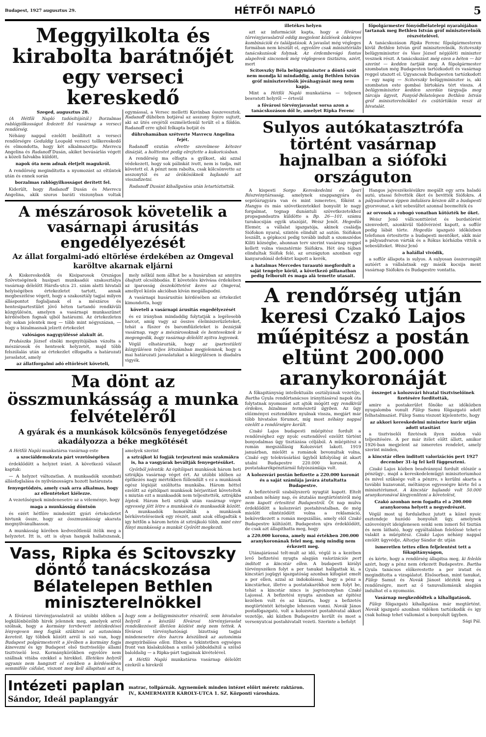Budapest, 1927 augusztus 29. HÉTFŐI NAPLÓ 5
Meggyilkolta és kirabolta barátnőjét egy verseci kereskedő
Szeged, augusztus 28.
(A Hétfői Napló tudósítójától.) Borzalmas rablógyilkosságot fedezett fel vasárnap a verseci rendőrség.
Néhány nappal ezelőtt beállított a verseci rendőrségre Geduldig Leopold verseci tollkereskedő és elmondotta, hogy két alkalmazottja: Mavrecu Angelina és Radanoff Dusán, akiket bevásárlás végett a közeli falvakba küldött,
napok óta nem adnak életjelt magukról.
A rendőrség megindította a nyomozást az eltűntek után és ennek során
borzalmas rablógyilkosságot derített fel.
Kiderült, hogy Radanoff Dusán és Mavrecu Angelina, akik szoros baráti viszonyban voltak egymással, a Versec melletti Kuvinban összevesztek. Radanoff dühében botjával az asszony fejére sujtott, aki az ütés erejétől eszméletlenül terült el a földön. Radanoff erre ujból felkapta botját és
dührohamában szétverte Mavrecu Angelina fejét.
Radanoff ezután elvette szerelmese kétezer dinárját, a holttestet pedig elrejtette a kukoricásban.
A rendőrség ma elfogta a gyilkost, aki azzal védekezett, hogy sok pálinkát ivott, nem is tudja, mit követett el. A pénzt nem rabolta, csak kölcsönvette az asszonytól és az örökösöknek hajlandó azt visszafizetni.
Radanoff Dusánt kihallgatása után letartóztatták.
A mészárosok követelik a vasárnapi árusitás engedélyezését
Az állat forgalmi-adó eltörlése érdekében az Omgeval karöltve akarnak eljárni
A Kiskereskedők és Kisiparosok Országos Szövetségének husipari munkaadói szakosztálya vasárnap délelőtt Hársfa-utca 21. szám alatti hivatali helyiségében értekezletet tartott, annak megbeszélése végett, hogy a szakosztály tagjai milyen álláspontot foglaljanak el a mészáros és hentesipartestület jövő héten tartandó rendkívüli közgyülésén, amelyen a vasárnapi munkaszünet kérdésében fognak ujból határozni. Az értekezleten oly sokan jelentek meg — több mint négyszázan, — hogy a bizalmasnak jelzett értekezlet
valóságos nagygyüléssé alakult át.
Prohászka József elnöki megnyitójában vázolta a mészárosok és hentesek helyzetét, majd több felszólalás után az értekezlet elfogadta a határozati javaslatot, amely
az állatforgalmi adó eltörlését követeli,
mely nélkül nem állhat be a husáruban az annyira óhajtott olcsóbbodás. E követelés kivívása érdekében az iparosság összeköttetést keres az Omgeval, amellyel közös akcióban kíván megállapodni.
A vasárnapi husárusitás kérdésében az értekezlet kimondotta, hogy
követeli a vasárnapi árusitás engedélyezését
és ez irányban mindaddig folytatják a legélesebb harcot, amíg vagy az összes élelmiszerüzleteket, tehát a füszer és baromfiüzleteket is bezárják vasárnap, vagy a mészárosoknak és henteseknek is megengedik, hogy vasárnap délelőtt nyitva legyenek.
Végül elhatározták, hogy az ipartestületi közgyülésen teljes létszámban megjelennek, hogy a mai határozati javaslatukat a közgyülésen is diadalra vigyék.
Ma dönt az összmunkásság a munka felvételéről
A gyárak és a munkások kölcsönös fenyegetődzése akadályozza a béke megkötését
A Hétfői Napló munkatársa vasárnap este
a szociáldemokrata párt vezetőségében
érdeklődött a helyzet iránt. A következő választ kaptuk:
— A helyzet változatlan. A munkaadók szombati állásfoglalása és nyilvánosságra hozott határozata
fenyegetődzés, amely csak arra alkalmas, hogy az ellentéteket kiélezze.
A vezetőségnek mindenesetre az a véleménye, hogy
maga a munkásság döntsön
és ezért hétfőre mindenütt gyári értekezletet hivtunk össze, hogy az összmunkásság akarata megnyilvánulhasson.
A munkásság körében kedvezőtlenül itélik meg a helyzetet. Itt is, ott is olyan hangok hallatszanak, amelyek szerint
a sztrájkot ki fogják terjeszteni más szakmákra is, ha a vasgyárak beváltják fenyegetésüket.
Győrből jelentik: Az építőipari munkások három heti sztrájkja vasárnap véget ért. Az utóbbi időben az építkezés nagy mértékben föllendült s ez a munkások egész légióját szólította munkába. Három héttel ezelőtt az építőipari munkások bérjavitást követeltek s miután ezt a munkaadók nem teljesitették, sztrájkba léptek. Három heti sztrájk után vasárnap végre egyesség jött létre a munkások és munkaadók között. A munkaadók honorálták a munkások bérköveteléseinek egy részét, amit azok elfogadták s igy hétfőn a három hetén át sztrájkoló több, mint ezer főnyi munkásság a munkát Győrött megkezdi.
Vass, Ripka és Scitovszky döntő tanácskozása Bélatelepen Bethlen miniszterelnökkel
A fővárosi törvényjavaslatról az utóbbi időben a legkülönbözőbb hirek jelennek meg, amelyek arról szólnak, hogy a kormány tervbevett intézkedései lényegesen meg fogják szükiteni az autonómia kereteit. Igy többek között arról is szó van, hogy Budapest polgármesterét a jövőben a kormány fogja kinevezni és igy Budapest első tisztviselője állami tisztviselő lesz. Kormánykörökben egyelőre nem szállnak vitába ezekkel a hirekkel. Illetékes helyről ugyanis nem hangzott el ezekben a kérdésekben semmiféle cáfolat, viszont meg kell állapitani azt is, hogy sem a belügyminiszter részéről, sem hivatalos helyről a készülő fővárosi törvényjavaslat rendelkezéseit illetően közlést még nem tettek. A fővárosi törvényhatósági bizottság tagjai mindenesetre éles harcra készülnek az autonómia megnyirbálása ellen. Ebben a tekintetben egységes front van kialakulóban a szélső jobboldaltól a szélső baloldalig — a Ripka-párt tagjainak kivételével.
A Hétfői Napló munkatársa vasárnap délelőtt ezekről a hirekről
illetékes helyen
azt az információt kapta, hogy a fővárosi törvényjavaslatról eddig megjelent közlések önkényes kombinációk és találgatások. A javaslat még végleges formában nem készült el, egyelőre csak minisztériális tanácskozások folynak. Az érdembevágó fontos alapelvek sincsenek még véglegesen tisztázva, azért, mert
Scitovszky Béla belügyminiszter a döntő szót nem mondja ki mindaddig, amig Bethlen István gróf miniszterelnök jóváhagyását meg nem kapja.
Mint a Hétfői Napló munkatársa — teljesen beavatott helyről — értesül
a fővárosi törvényjavaslat sorsa azon a tanácskozáson dől le, amelyet Ripka Ferenc főpolgármester fónyódbélatelepi nyaralójában tartanak meg Bethlen István gróf miniszterelnök részvételével.
A tanácskozáson Ripka Ferenc főpolgármesteren kivül Bethlen István gróf miniszterelnök, Scitovszky belügyminiszter és Vass József népjóléti miniszter vesznek részt. A tanácskozást még ezen a héten — hir szerint — kedden tartják meg. A főpolgármester szombaton még Budapesten tartózkodott és vasárnap reggel utazott el. Ugyancsak Budapesten tartózkodott — egy napig — Scitovszky belügyminiszter is, aki szombaton este gombai birtokára tért vissza. A belügyminiszter kedden szerdán tárgyalja meg tárcája ügyeit, Fonyód-Bélatelepen Bethlen István gróf miniszterelnökkel és csütörtökön veszi át hivatalát.
Sulyos autókatasztrófa történt vasárnap hajnalban a siófoki országuton
A kispesti Sorgo Kereskedelmi és Ipari Részvénytársaság, amelynek szappangyára és seprőárugyára van és mint ismeretes, főként a Hangya és más szövetkezetekkel bonyolit le nagy forgalmat, tegnap dunántuli szövetkezetekhez propagandautra küldötte a Bp. 26—101. számu turakocsiján egyik utazóját, Weisz Jenőt. Hegedüs Elemér, a vállalat igazgatója, akinek családja Siófokon nyaral, szintén elindult az autón. Siófokon leszállt, a gépkocsi pedig tovább indult a szomszédos Kiliti községbe, ahonnan terv szerint vasárnap reggel kellett volna visszatérnie Siófokra. Hét óra tájban elindultak Siófok felé, az országuton azonban egy kanyarodónál defektet kapott a kerék,
a hatalmas Mercedes turaautó megfordult a saját tengelye körül, a következő pillanatban pedig felborult és maga alá temette utasait.
Hangos jajveszékelésükre megállt egy arra haladó autó, utasai felvették őket és bevitték Siófokra. A pályaudvaron éppen indulásra készen állt a budapesti gyorsvonat, a két sebesültet azonnal beemelték és
az orvosok a robogó vonatban kötözték be őket.
Weisz Jenő vállcsonttörést és bordatörést szenvedett, azonkivül tüdővérzést kapott, a soffőr pedig lábát törte. Hegedüs igazgató időközben telefonon értesitette a budapesti mentőket, akik már a pályaudvaron várták és a Rókus kórházba vitték a sebesülteket. Weisz Jenő
a halállal vivódik,
a soffőr állapota is sulyos. A sulyosan összerongált autóért a vállalatnak egy másik kocsija ment vasárnap Siófokra és Budapestre vontatta.
A rendőrség utján keresi Czakó Lajos műépitész a postán eltünt 200.000 aranykoronáját
A főkapitányság intellektuális osztályának vezetője, Bartha Gyula rendőrtanácsos irányitásával napok óta folytatnak nyomozást azt ajtók mögött egy rendkivül érdekes, bizalmas természetü ügyben. Az ügy előzményei esztendőkre nyulnak vissza, megjárt már több hivatalos fórumot, míg most néhány nappal ezelőtt a rendőrségre került.
Czakó Lajos budapesti müépitész fordult a rendőrséghez egy nyolc esztendővel ezelőtt történt bonyodalmas ügy tisztázása céljából. A müépitész a román megszállásig Kolozsvárt lakott. 1919 januárban, mielőtt a románok bevonultak volna, Czakó egy telekvásárlási ügyből kifolyólag át akart utalni Budapestre 220.000 koronát. A postatakarékpénztárnál folyószámlája volt.
A kolozsvári postán befizette a 220.000 koronát és a saját számlája javára átutaltatta Budapestre.
A befizetésről szabályszerü nyugtát kapott. Eltelt azonban néhány nap, és átutalás megtörténtéről még nem kapott értesitést Budapestről. Öt nap mulva érdeklődött a kolozsvári postahivatalban, de még mielőtt elintéződött volna a reklamáció, bekövetkezett a román megszállás, amely elől Czakó Budapestre költözött. Budapesten ujra érdeklődött, de csak azt állapithatta meg, hogy
a 220.000 korona, amely mai értékben 200.000 aranykoronának felel meg, még mindig nem érkezett meg.
Utánajárással telt-mult az idő, végül is a kezében levő befizetési nyugta alapján valorizációs pert inditott a kincstár ellen. A budapesti királyi törvényszéken folyt a per tanukat hallgattak ki, a kincstári jogügyi igazgatóság azonban kifogást emelt a per ellen, azzal az indokolással, hogy a pénz a kincstárhoz, illetve a postatakarékhoz nem folyt be, tehát a kincstár nincs is jogviszonyban Czakó Lajossal. A befizetési nyugta azonban az épitész kezében volt és az kizárta, hogy a befizetés megtörténtét kétségbe lehessen vonni. Novák János postafögazgató, volt a kolozsvári postahivatal akkori vezetője, aki közben Budapestre került és most a versenyutcai postahivatalt vezeti. Szerinte a befolyt
összeget a kolozsvári hivatal tisztviselőinek fizetésére forditották,
amire a postakerület főnöke az időközben nyugalomba vonult Fülep Samu főigazgató adott felhatalmazást. Fülep Samu viszont kijelentette, hogy
az akkori kereskedelmi miniszter kurir utján adott utasitást
a tisztviselői fizetések ilyen módon való teljesitésére. A per már itélet előtt állott, amikor 1926-ban megjelent az ismeretes rendelet, amely szerint minden,
a kincstár ellen inditott valorizációs pert 1927 december 31-ig fel kell függeszteni.
Czakó Lajos közben beadvánnyal fordult először a pénzügy-, majd a kereskedelemügyi miniszteriumhoz és mivel szüksége volt a pénzre, s kerülni akarta a további huzavonát, méltányos egyességre kérte fel a minisztériumot. A kincstár hajlandó volt 50.000 aranykoronával kiegyenliteni a követelést,
Czakó azonban nem fogadta el a 200.000 aranykorona helyett a negyedrészét.
Végül most uj fordulathoz jutott a közel nyoic esztendeje huzódó bonyolult ügy, amelynek szövevényét ideiglenesen senki sem ismeri fel tisztán és nem látható, hogy egyáltalában felelőssé tehet-e valakit a müépitész. Czakó Lajos néhány nappal ezelőtt ügyvédje, Altorjay Sándor dr. utján
ismeretlen tettes ellen feljelentést tett a főkapitányságon,
és kérte, hogy a rendőrség állapitsa meg, ki felelős azért, hogy a pénz nem érkezett Budapestre. Bartha Gyula tanácsos előkerestette a per iratait és megindította a vizsgálatot. Elsősorban, mint tanukat, Fülep Samut és Novák Jánost idézték meg a rendőrségre, mert az ő tanuvallomásuk alapján indulhat el a nyomozás.
Vasárnap megkezdődtek a kihallgatások.
Fülep főigazgató kihallgatása már megtörtént. Novák igazgató azonban vidéken tartózkodik és igy csak holnap tehet vallomást a bonyolult ügyben.
Sági Pál.
Intézeti paplan
Sándor, Ideál paplangyár
matrac, tollpárnák. Agynemüek minden intézet előirt méretc raktáron.
IV., KAMERMAYER KÁROLY-UTCA 1. SZ. Központi városháza.